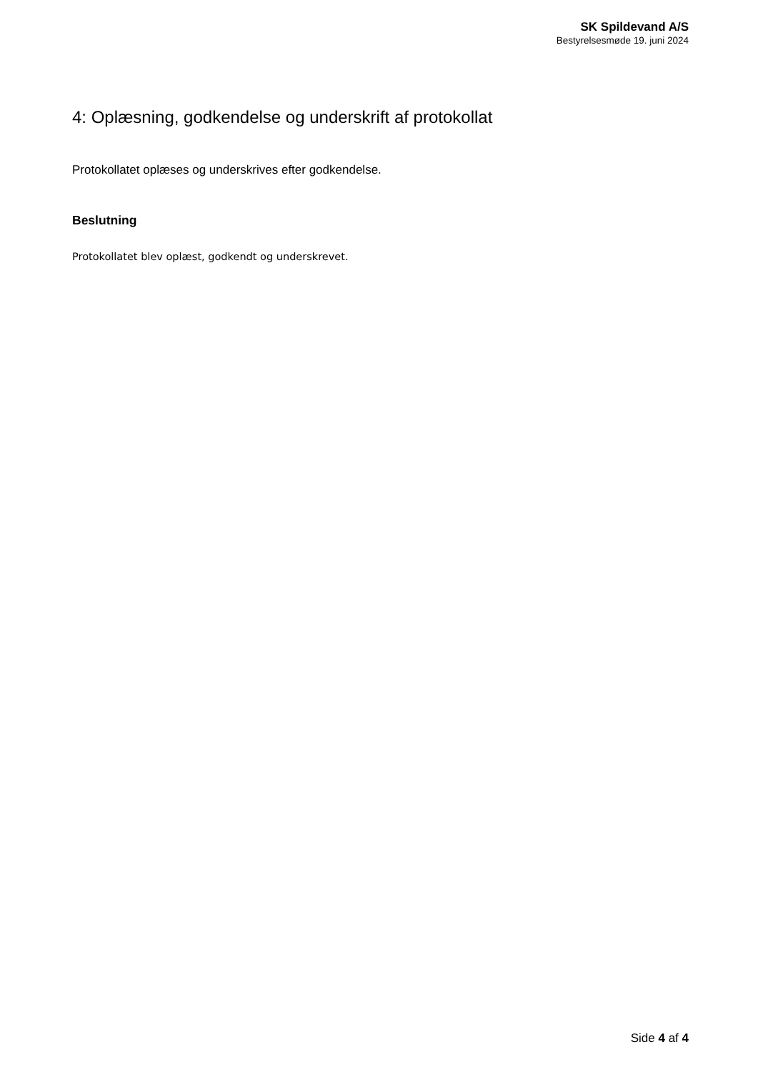SK Spildevand A/S
Bestyrelsesmøde 19. juni 2024
4: Oplæsning, godkendelse og underskrift af protokollat
Protokollatet oplæses og underskrives efter godkendelse.
Beslutning
Protokollatet blev oplæst, godkendt og underskrevet.
Side 4 af 4